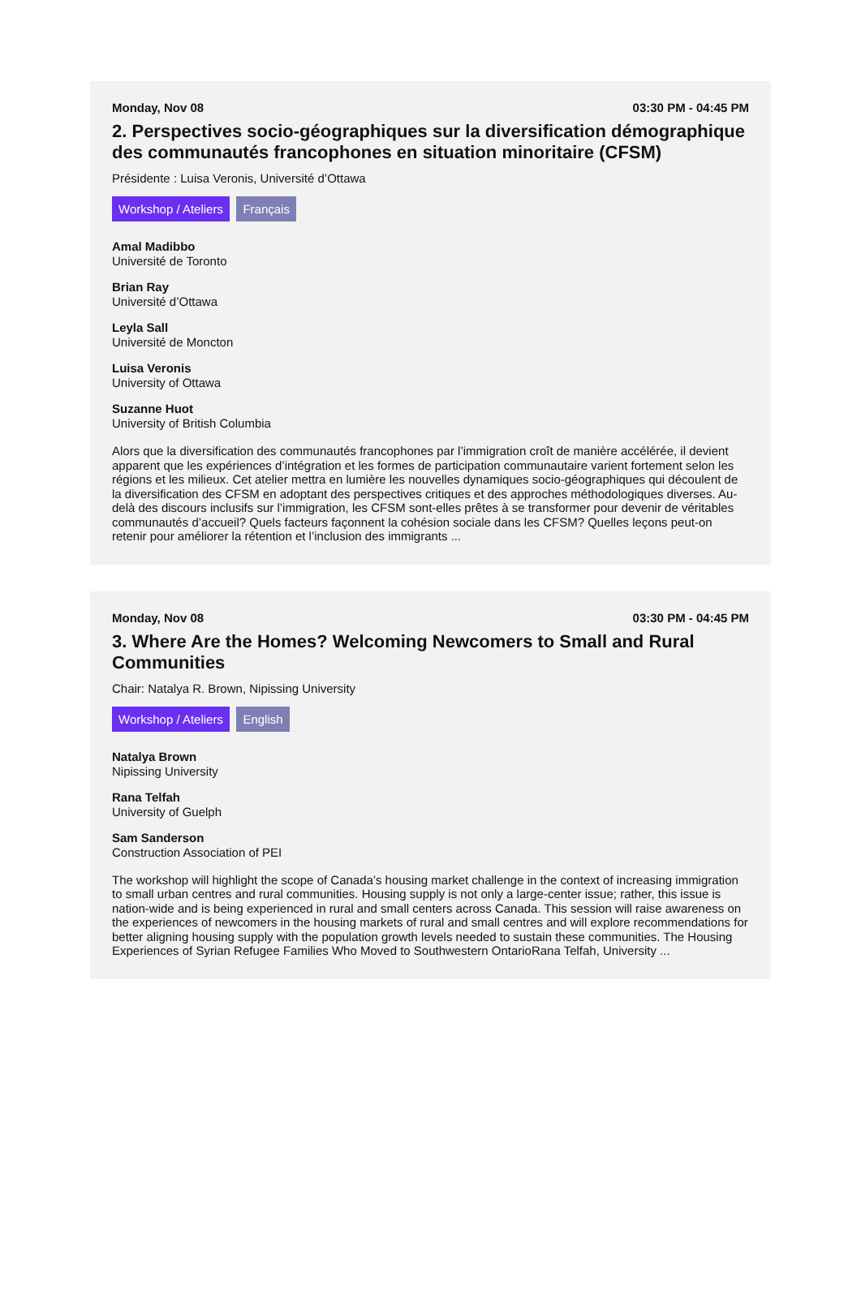Monday, Nov 08 03:30 PM - 04:45 PM
2. Perspectives socio-géographiques sur la diversification démographique des communautés francophones en situation minoritaire (CFSM)
Présidente : Luisa Veronis, Université d’Ottawa
Workshop / Ateliers Français
Amal Madibbo
Université de Toronto
Brian Ray
Université d’Ottawa
Leyla Sall
Université de Moncton
Luisa Veronis
University of Ottawa
Suzanne Huot
University of British Columbia
Alors que la diversification des communautés francophones par l’immigration croît de manière accélérée, il devient apparent que les expériences d’intégration et les formes de participation communautaire varient fortement selon les régions et les milieux. Cet atelier mettra en lumière les nouvelles dynamiques socio-géographiques qui découlent de la diversification des CFSM en adoptant des perspectives critiques et des approches méthodologiques diverses. Au-delà des discours inclusifs sur l’immigration, les CFSM sont-elles prêtes à se transformer pour devenir de véritables communautés d’accueil? Quels facteurs façonnent la cohésion sociale dans les CFSM? Quelles leçons peut-on retenir pour améliorer la rétention et l’inclusion des immigrants ...
Monday, Nov 08 03:30 PM - 04:45 PM
3. Where Are the Homes? Welcoming Newcomers to Small and Rural Communities
Chair: Natalya R. Brown, Nipissing University
Workshop / Ateliers English
Natalya Brown
Nipissing University
Rana Telfah
University of Guelph
Sam Sanderson
Construction Association of PEI
The workshop will highlight the scope of Canada’s housing market challenge in the context of increasing immigration to small urban centres and rural communities. Housing supply is not only a large-center issue; rather, this issue is nation-wide and is being experienced in rural and small centers across Canada. This session will raise awareness on the experiences of newcomers in the housing markets of rural and small centres and will explore recommendations for better aligning housing supply with the population growth levels needed to sustain these communities. The Housing Experiences of Syrian Refugee Families Who Moved to Southwestern OntarioRana Telfah, University ...